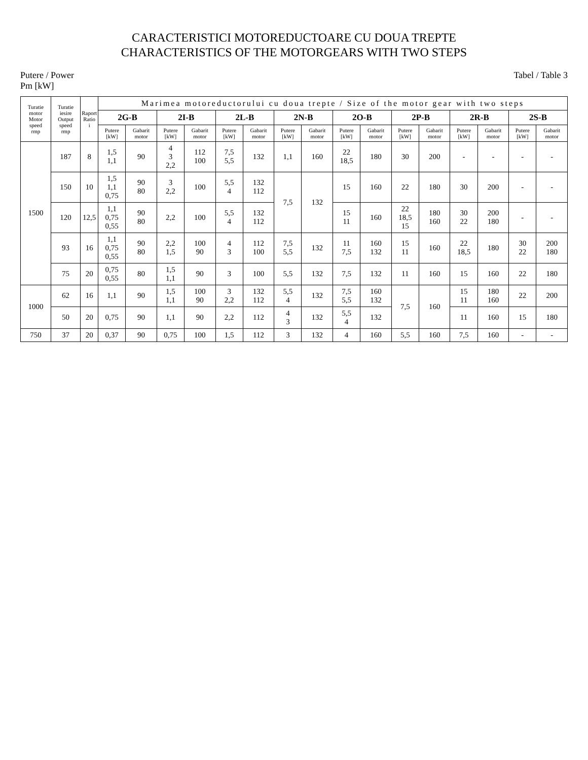CARACTERISTICI MOTOREDUCTOARE CU DOUA TREPTE
CHARACTERISTICS OF THE MOTORGEARS WITH TWO STEPS
Putere / Power
Pm [kW]
Tabel / Table 3
| Turatie motor Motor speed rmp | Turatie iesire Output speed rmp | Raport Ratio i | Marimea motoreductorului cu doua trepte / Size of the motor gear with two steps | | | | | | | | | | | | | | | |
| --- | --- | --- | --- | --- | --- | --- | --- | --- | --- | --- | --- | --- | --- | --- | --- | --- | --- | --- |
| | | | 2G-B | | 2I-B | | 2L-B | | 2N-B | | 2O-B | | 2P-B | | 2R-B | | 2S-B | |
| | | | Putere [kW] | Gabarit motor | Putere [kW] | Gabarit motor | Putere [kW] | Gabarit motor | Putere [kW] | Gabarit motor | Putere [kW] | Gabarit motor | Putere [kW] | Gabarit motor | Putere [kW] | Gabarit motor | Putere [kW] | Gabarit motor |
| 1500 | 187 | 8 | 1,5 1,1 | 90 | 4 3 2,2 | 112 100 | 7,5 5,5 | 132 | 1,1 | 160 | 22 18,5 | 180 | 30 | 200 | - | - | - | - |
| | 150 | 10 | 1,5 1,1 0,75 | 90 80 | 3 2,2 | 100 | 5,5 4 | 132 112 | 7,5 | 132 | 15 | 160 | 22 | 180 | 30 | 200 | - | - |
| | 120 | 12,5 | 1,1 0,75 0,55 | 90 80 | 2,2 | 100 | 5,5 4 | 132 112 | | | 15 11 | 160 | 22 18,5 15 | 180 160 | 30 22 | 200 180 | - | - |
| | 93 | 16 | 1,1 0,75 0,55 | 90 80 | 2,2 1,5 | 100 90 | 4 3 | 112 100 | 7,5 5,5 | 132 | 11 7,5 | 160 132 | 15 11 | 160 | 22 18,5 | 180 | 30 22 | 200 180 |
| | 75 | 20 | 0,75 0,55 | 80 | 1,5 1,1 | 90 | 3 | 100 | 5,5 | 132 | 7,5 | 132 | 11 | 160 | 15 | 160 | 22 | 180 |
| 1000 | 62 | 16 | 1,1 | 90 | 1,5 1,1 | 100 90 | 3 2,2 | 132 112 | 5,5 4 | 132 | 7,5 5,5 | 160 132 | 7,5 | 160 | 15 11 | 180 160 | 22 | 200 |
| | 50 | 20 | 0,75 | 90 | 1,1 | 90 | 2,2 | 112 | 4 3 | 132 | 5,5 4 | 132 | | | 11 | 160 | 15 | 180 |
| 750 | 37 | 20 | 0,37 | 90 | 0,75 | 100 | 1,5 | 112 | 3 | 132 | 4 | 160 | 5,5 | 160 | 7,5 | 160 | - | - |